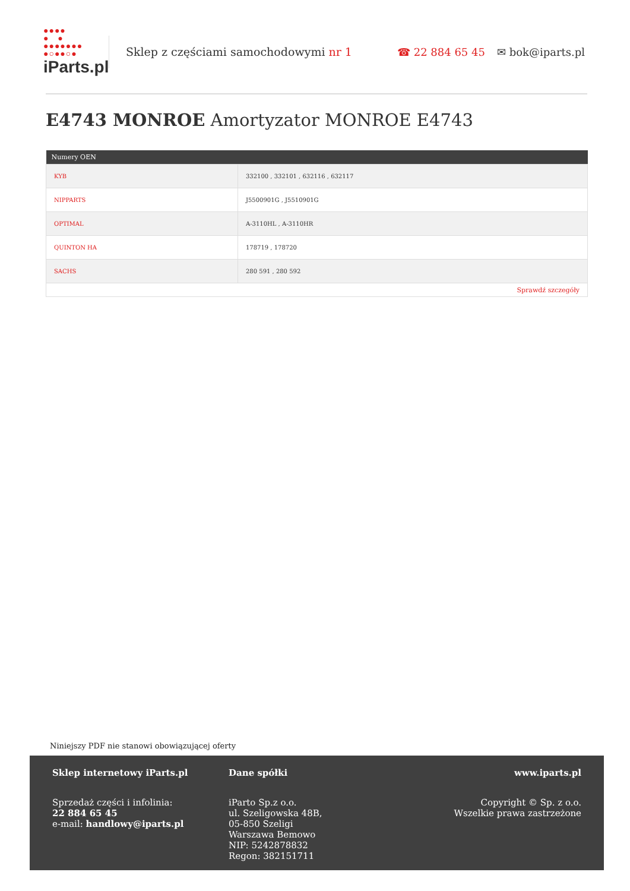●●●●
● ●
●●●●●●●
●○●●○●
iParts.pl
Sklep z częściami samochodowymi nr 1
☎ 22 884 65 45 ✉ bok@iparts.pl
E4743 MONROE Amortyzator MONROE E4743
| Numery OEN | |
| --- | --- |
| KYB | 332100 , 332101 , 632116 , 632117 |
| NIPPARTS | J5500901G , J5510901G |
| OPTIMAL | A-3110HL , A-3110HR |
| QUINTON HA | 178719 , 178720 |
| SACHS | 280 591 , 280 592 |
| Sprawdź szczegóły | |
Niniejszy PDF nie stanowi obowiązującej oferty
Sklep internetowy iParts.pl
Sprzedaż części i infolinia:
22 884 65 45
e-mail: handlowy@iparts.pl
Dane spółki
iParto Sp.z o.o.
ul. Szeligowska 48B,
05-850 Szeligi
Warszawa Bemowo
NIP: 5242878832
Regon: 382151711
www.iparts.pl
Copyright © Sp. z o.o.
Wszelkie prawa zastrzeżone